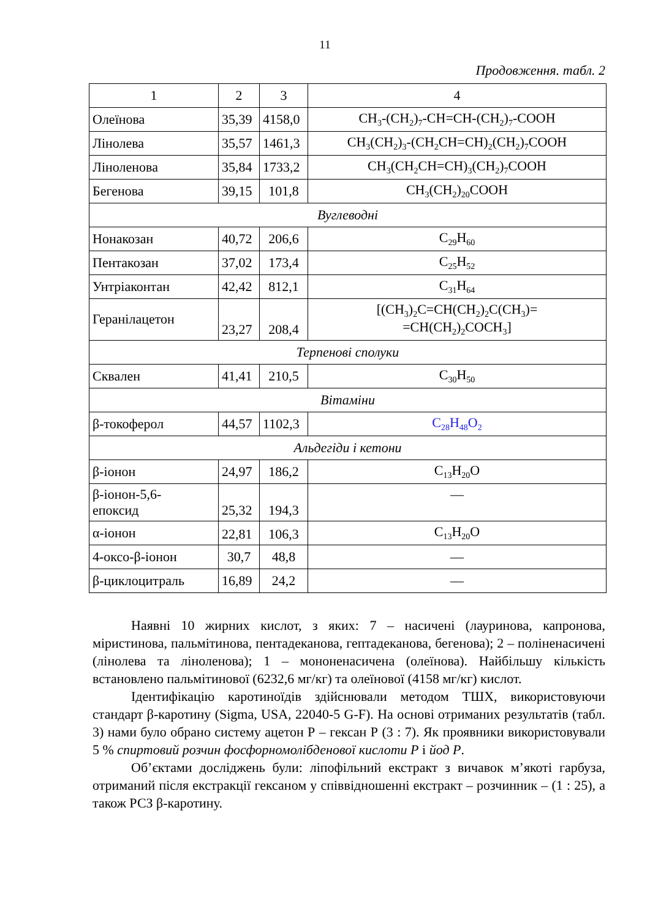11
Продовження. табл. 2
| 1 | 2 | 3 | 4 |
| Олеїнова | 35,39 | 4158,0 | CH<sub>3</sub>-(CH<sub>2</sub>)<sub>7</sub>-CH=CH-(CH<sub>2</sub>)<sub>7</sub>-COOH |
| Лінолева | 35,57 | 1461,3 | CH<sub>3</sub>(CH<sub>2</sub>)<sub>3</sub>-(CH<sub>2</sub>CH=CH)<sub>2</sub>(CH<sub>2</sub>)<sub>7</sub>COOH |
| Ліноленова | 35,84 | 1733,2 | CH<sub>3</sub>(CH<sub>2</sub>CH=CH)<sub>3</sub>(CH<sub>2</sub>)<sub>7</sub>COOH |
| Бегенова | 39,15 | 101,8 | CH<sub>3</sub>(CH<sub>2</sub>)<sub>20</sub>COOH |
| Вуглеводні | | | |
| Нонакозан | 40,72 | 206,6 | C<sub>29</sub>H<sub>60</sub> |
| Пентакозан | 37,02 | 173,4 | C<sub>25</sub>H<sub>52</sub> |
| Унтріаконтан | 42,42 | 812,1 | C<sub>31</sub>H<sub>64</sub> |
| Геранілацетон | 23,27 | 208,4 | [(CH<sub>3</sub>)<sub>2</sub>C=CH(CH<sub>2</sub>)<sub>2</sub>C(CH<sub>3</sub>)= =CH(CH<sub>2</sub>)<sub>2</sub>COCH<sub>3</sub>] |
| Терпенові сполуки | | | |
| Сквален | 41,41 | 210,5 | C<sub>30</sub>H<sub>50</sub> |
| Вітаміни | | | |
| β-токоферол | 44,57 | 1102,3 | C<sub>28</sub>H<sub>48</sub>O<sub>2</sub> |
| Альдегіди і кетони | | | |
| β-іонон | 24,97 | 186,2 | C<sub>13</sub>H<sub>20</sub>O |
| β-іонон-5,6- епоксид | 25,32 | 194,3 | — |
| α-іонон | 22,81 | 106,3 | C<sub>13</sub>H<sub>20</sub>O |
| 4-оксо-β-іонон | 30,7 | 48,8 | — |
| β-циклоцитраль | 16,89 | 24,2 | — |
Наявні 10 жирних кислот, з яких: 7 – насичені (лауринова, капронова, міристинова, пальмітинова, пентадеканова, гептадеканова, бегенова); 2 – полі­ненасичені (лінолева та ліноленова); 1 – мононенасичена (олеїнова). Найбі­льшу кількість встановлено пальмітинової (6232,6 мг/кг) та олеїнової (4158 мг/кг) кислот.
Ідентифікацію каротиноїдів здійснювали методом ТШХ, використову­ючи стандарт β-каротину (Sigma, USA, 22040-5 G-F). На основі отриманих результатів (табл. 3) нами було обрано систему ацетон Р – гексан Р (3 : 7). Як проявники використовували 5 % спиртовий розчин фосфорномолібденової кислоти Р і йод Р.
Об’єктами досліджень були: ліпофільний екстракт з вичавок м’якоті гарбуза, отриманий після екстракції гексаном у співвідношенні екстракт – розчинник – (1 : 25), а також РСЗ β-каротину.